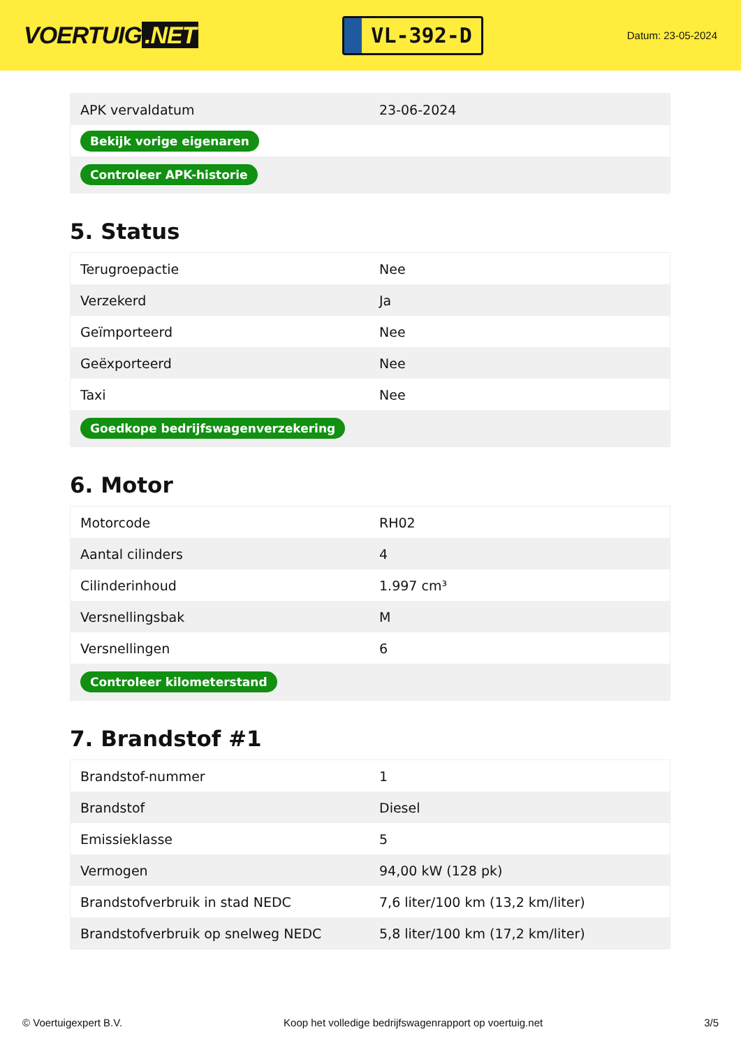VOERTUIG.NET
VL-392-D
Datum: 23-05-2024
| APK vervaldatum | 23-06-2024 |
| Bekijk vorige eigenaren | |
| Controleer APK-historie | |
5. Status
| Terugroepactie | Nee |
| Verzekerd | Ja |
| Geïmporteerd | Nee |
| Geëxporteerd | Nee |
| Taxi | Nee |
| Goedkope bedrijfswagenverzekering | |
6. Motor
| Motorcode | RH02 |
| Aantal cilinders | 4 |
| Cilinderinhoud | 1.997 cm³ |
| Versnellingsbak | M |
| Versnellingen | 6 |
| Controleer kilometerstand | |
7. Brandstof #1
| Brandstof-nummer | 1 |
| Brandstof | Diesel |
| Emissieklasse | 5 |
| Vermogen | 94,00 kW (128 pk) |
| Brandstofverbruik in stad NEDC | 7,6 liter/100 km (13,2 km/liter) |
| Brandstofverbruik op snelweg NEDC | 5,8 liter/100 km (17,2 km/liter) |
© Voertuigexpert B.V. Koop het volledige bedrijfswagenrapport op voertuig.net 3/5